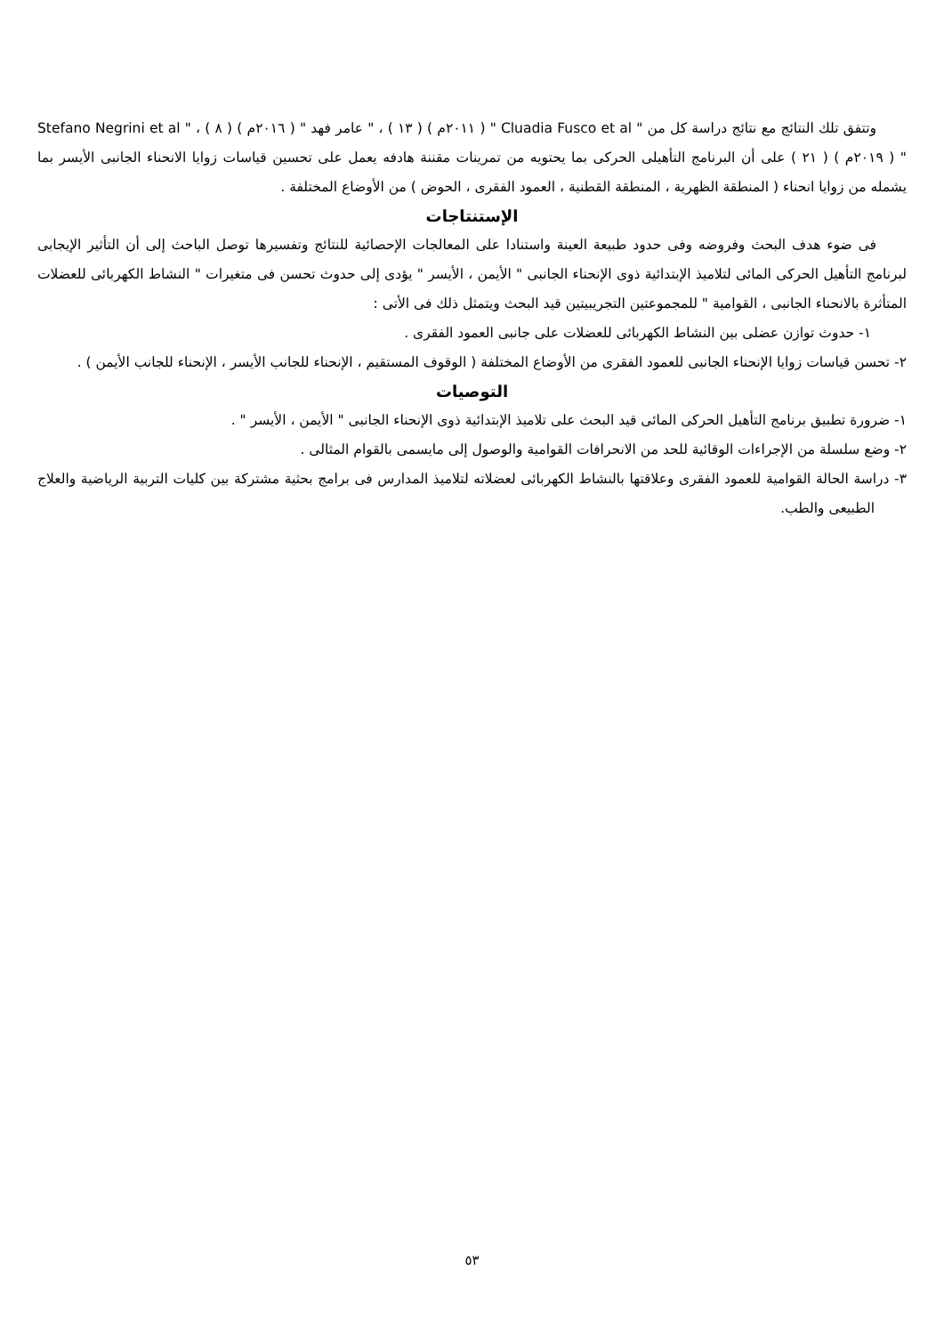وتتفق تلك النتائج مع نتائج دراسة كل من " Cluadia Fusco et al " ( ٢٠١١م ) ( ١٣ ) ، " عامر فهد " ( ٢٠١٦م ) ( ٨ ) ، " Stefano Negrini et al " ( ٢٠١٩م ) ( ٢١ ) على أن البرنامج التأهيلى الحركى بما يحتويه من تمرينات مقننة هادفه يعمل على تحسين قياسات زوايا الانحناء الجانبى الأيسر بما يشمله من زوايا انحناء ( المنطقة الظهرية ، المنطقة القطنية ، العمود الفقرى ، الحوض ) من الأوضاع المختلفة .
الإستنتاجات
فى ضوء هدف البحث وفروضه وفى حدود طبيعة العينة واستنادا على المعالجات الإحصائية للنتائج وتفسيرها توصل الباحث إلى أن التأثير الإيجابى لبرنامج التأهيل الحركى المائى لتلاميذ الإبتدائية ذوى الإنحناء الجانبى " الأيمن ، الأيسر " يؤدى إلى حدوث تحسن فى متغيرات " النشاط الكهربائى للعضلات المتأثرة بالانحناء الجانبى ، القوامية " للمجموعتين التجريبيتين قيد البحث ويتمثل ذلك فى الأتى :
١- حدوث توازن عضلى بين النشاط الكهربائى للعضلات على جانبى العمود الفقرى .
٢- تحسن قياسات زوايا الإنحناء الجانبى للعمود الفقرى من الأوضاع المختلفة ( الوقوف المستقيم ، الإنحناء للجانب الأيسر ، الإنحناء للجانب الأيمن ) .
التوصيات
١- ضرورة تطبيق برنامج التأهيل الحركى المائى قيد البحث على تلاميذ الإبتدائية ذوى الإنحناء الجانبى " الأيمن ، الأيسر " .
٢- وضع سلسلة من الإجراءات الوقائية للحد من الانحرافات القوامية والوصول إلى مايسمى بالقوام المثالى .
٣- دراسة الحالة القوامية للعمود الفقرى وعلاقتها بالنشاط الكهربائى لعضلاته لتلاميذ المدارس فى برامج بحثية مشتركة بين كليات التربية الرياضية والعلاج الطبيعى والطب.
٥٣